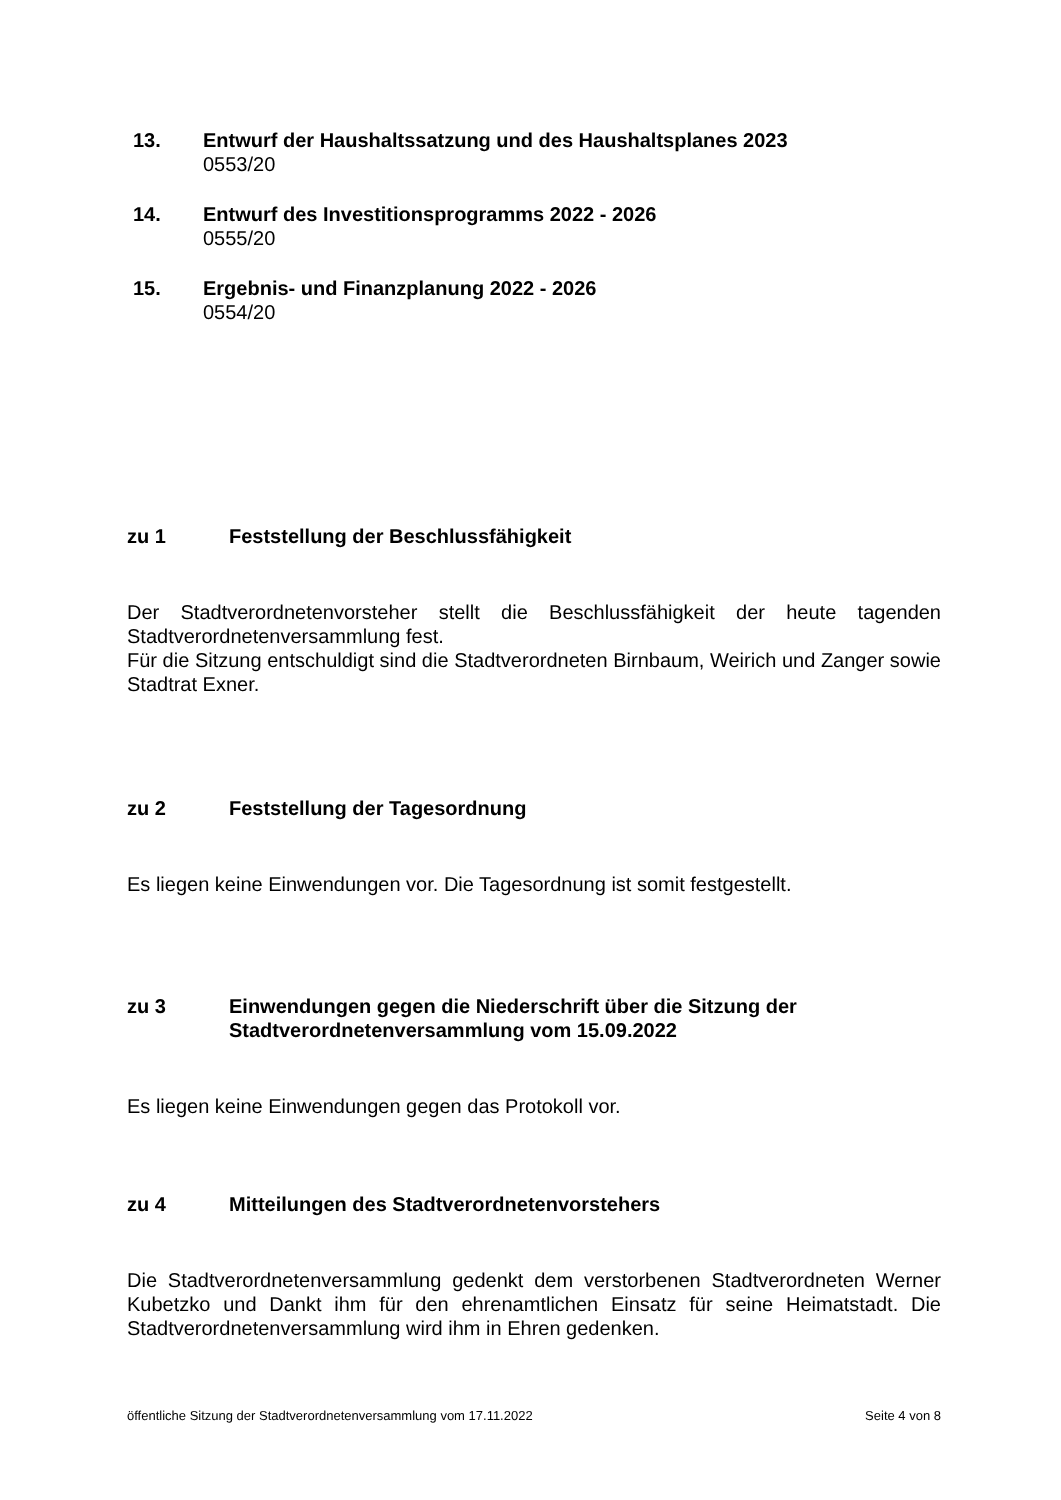13. Entwurf der Haushaltssatzung und des Haushaltsplanes 2023
0553/20
14. Entwurf des Investitionsprogramms 2022 - 2026
0555/20
15. Ergebnis- und Finanzplanung 2022 - 2026
0554/20
zu 1 Feststellung der Beschlussfähigkeit
Der Stadtverordnetenvorsteher stellt die Beschlussfähigkeit der heute tagenden Stadtverordnetenversammlung fest.
Für die Sitzung entschuldigt sind die Stadtverordneten Birnbaum, Weirich und Zanger sowie Stadtrat Exner.
zu 2 Feststellung der Tagesordnung
Es liegen keine Einwendungen vor. Die Tagesordnung ist somit festgestellt.
zu 3 Einwendungen gegen die Niederschrift über die Sitzung der
Stadtverordnetenversammlung vom 15.09.2022
Es liegen keine Einwendungen gegen das Protokoll vor.
zu 4 Mitteilungen des Stadtverordnetenvorstehers
Die Stadtverordnetenversammlung gedenkt dem verstorbenen Stadtverordneten Werner Kubetzko und Dankt ihm für den ehrenamtlichen Einsatz für seine Heimatstadt. Die Stadtverordnetenversammlung wird ihm in Ehren gedenken.
öffentliche Sitzung der Stadtverordnetenversammlung vom 17.11.2022 Seite 4 von 8